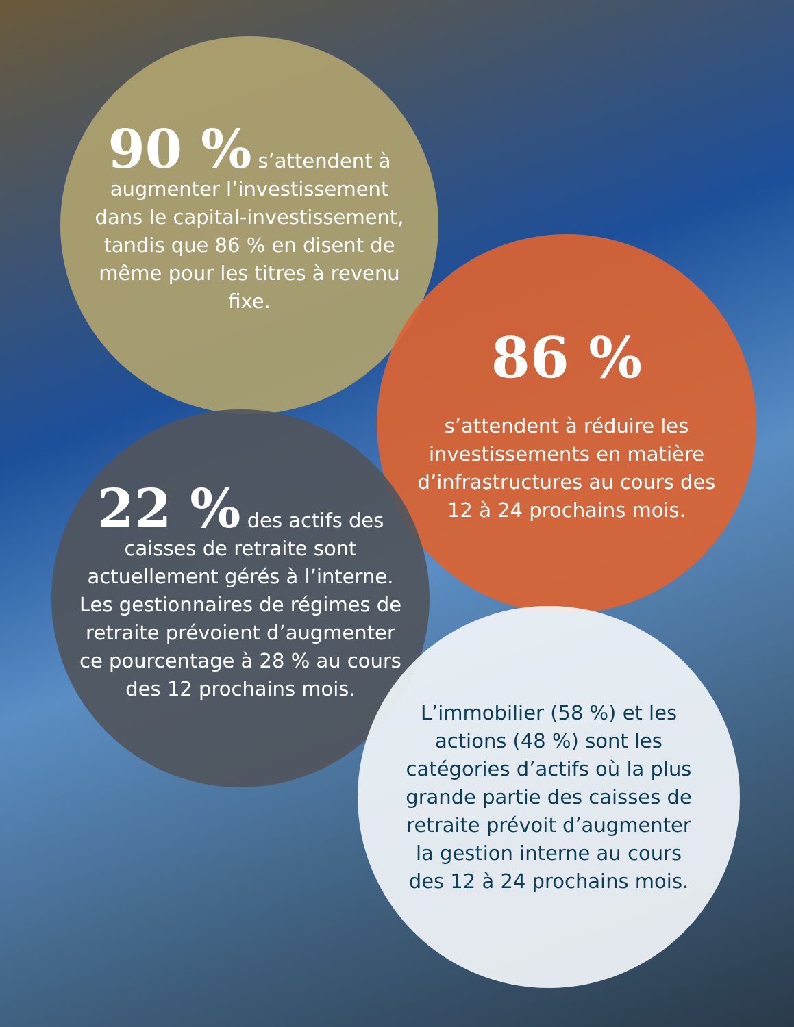90 % s’attendent à augmenter l’investissement dans le capital-investissement, tandis que 86 % en disent de même pour les titres à revenu fixe.
86 %
s’attendent à réduire les investissements en matière d’infrastructures au cours des 12 à 24 prochains mois.
22 % des actifs des caisses de retraite sont actuellement gérés à l’interne. Les gestionnaires de régimes de retraite prévoient d’augmenter ce pourcentage à 28 % au cours des 12 prochains mois.
L’immobilier (58 %) et les actions (48 %) sont les catégories d’actifs où la plus grande partie des caisses de retraite prévoit d’augmenter la gestion interne au cours des 12 à 24 prochains mois.